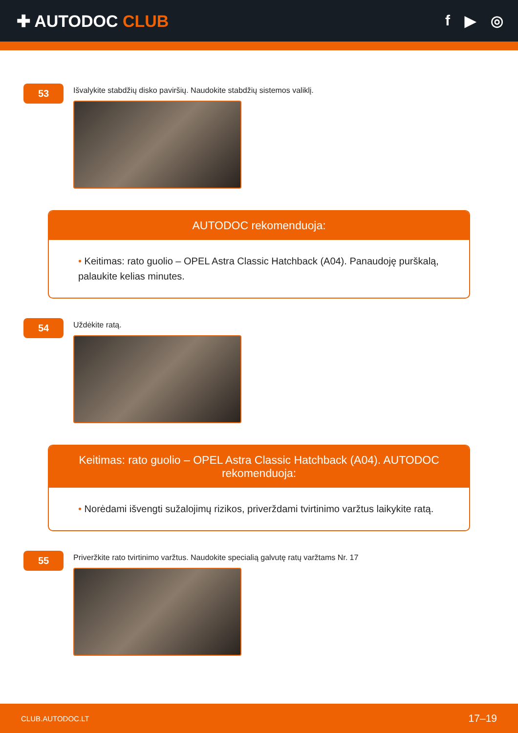✚ AUTODOC CLUB f ▶ ◎
53
Išvalykite stabdžių disko paviršių. Naudokite stabdžių sistemos valiklį.
AUTODOC rekomenduoja:
• Keitimas: rato guolio – OPEL Astra Classic Hatchback (A04). Panaudoję purškalą, palaukite kelias minutes.
54
Uždėkite ratą.
Keitimas: rato guolio – OPEL Astra Classic Hatchback (A04). AUTODOC rekomenduoja:
• Norėdami išvengti sužalojimų rizikos, priverždami tvirtinimo varžtus laikykite ratą.
55
Priveržkite rato tvirtinimo varžtus. Naudokite specialią galvutę ratų varžtams Nr. 17
CLUB.AUTODOC.LT 17–19